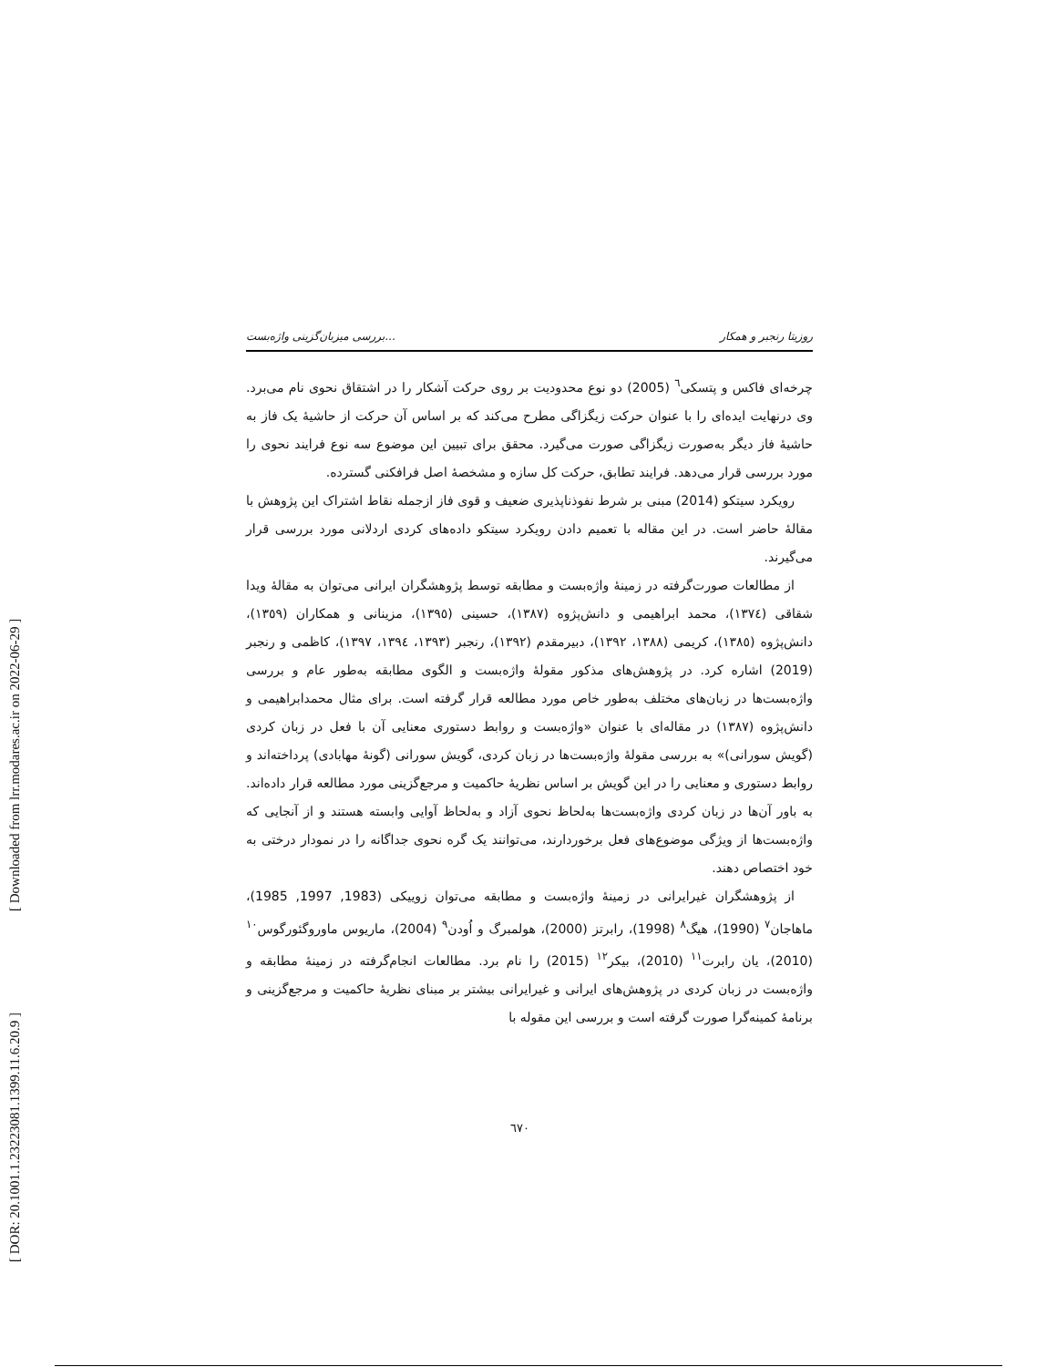[ Downloaded from lrr.modares.ac.ir on 2022-06-29 ]
[ DOR: 20.1001.1.23223081.1399.11.6.20.9 ]
بررسی میزبان‌گزینی واژه‌بست... روزیتا رنجبر و همکار
چرخه‌ای فاکس و پتسکی<sup>٦</sup> (2005) دو نوع محدودیت بر روی حرکت آشکار را در اشتقاق نحوی نام می‌برد. وی درنهایت ایده‌ای را با عنوان حرکت زیگزاگی مطرح می‌کند که بر اساس آن حرکت از حاشیهٔ یک فاز به حاشیهٔ فاز دیگر به‌صورت زیگزاگی صورت می‌گیرد. محقق برای تبیین این موضوع سه نوع فرایند نحوی را مورد بررسی قرار می‌دهد. فرایند تطابق، حرکت کل سازه و مشخصهٔ اصل فرافکنی گسترده.
رویکرد سیتکو (2014) مبنی بر شرط نفوذناپذیری ضعیف و قوی فاز ازجمله نقاط اشتراک این پژوهش با مقالهٔ حاضر است. در این مقاله با تعمیم دادن رویکرد سیتکو داده‌های کردی اردلانی مورد بررسی قرار می‌گیرند.
از مطالعات صورت‌گرفته در زمینهٔ واژه‌بست و مطابقه توسط پژوهشگران ایرانی می‌توان به مقالهٔ ویدا شقاقی (١٣٧٤)، محمد ابراهیمی و دانش‌پژوه (١٣٨٧)، حسینی (١٣٩٥)، مزینانی و همکاران (١٣٥٩)، دانش‌پژوه (١٣٨٥)، کریمی (١٣٨٨، ١٣٩٢)، دبیرمقدم (١٣٩٢)، رنجبر (١٣٩٣، ١٣٩٤، ١٣٩٧)، کاظمی و رنجبر (2019) اشاره کرد. در پژوهش‌های مذکور مقولهٔ واژه‌بست و الگوی مطابقه به‌طور عام و بررسی واژه‌بست‌ها در زبان‌های مختلف به‌طور خاص مورد مطالعه قرار گرفته است. برای مثال محمدابراهیمی و دانش‌پژوه (١٣٨٧) در مقاله‌ای با عنوان «واژه‌بست و روابط دستوری معنایی آن با فعل در زبان کردی (گویش سورانی)» به بررسی مقولهٔ واژه‌بست‌ها در زبان کردی، گویش سورانی (گونهٔ مهابادی) پرداخته‌اند و روابط دستوری و معنایی را در این گویش بر اساس نظریهٔ حاکمیت و مرجع‌گزینی مورد مطالعه قرار داده‌اند. به باور آن‌ها در زبان کردی واژه‌بست‌ها به‌لحاظ نحوی آزاد و به‌لحاظ آوایی وابسته هستند و از آنجایی که واژه‌بست‌ها از ویژگی موضوع‌های فعل برخوردارند، می‌توانند یک گره نحوی جداگانه را در نمودار درختی به خود اختصاص دهند.
از پژوهشگران غیرایرانی در زمینهٔ واژه‌بست و مطابقه می‌توان زوییکی (1983, 1997, 1985)، ماهاجان<sup>٧</sup> (1990)، هیگ<sup>٨</sup> (1998)، رابرتز (2000)، هولمبرگ و اُودن<sup>٩</sup> (2004)، ماریوس ماوروگئورگوس<sup>١٠</sup> (2010)، یان رابرت<sup>١١</sup> (2010)، بیکر<sup>١٢</sup> (2015) را نام برد. مطالعات انجام‌گرفته در زمینهٔ مطابقه و واژه‌بست در زبان کردی در پژوهش‌های ایرانی و غیرایرانی بیشتر بر مبنای نظریهٔ حاکمیت و مرجع‌گزینی و برنامهٔ کمینه‌گرا صورت گرفته است و بررسی این مقوله با
٦٧٠